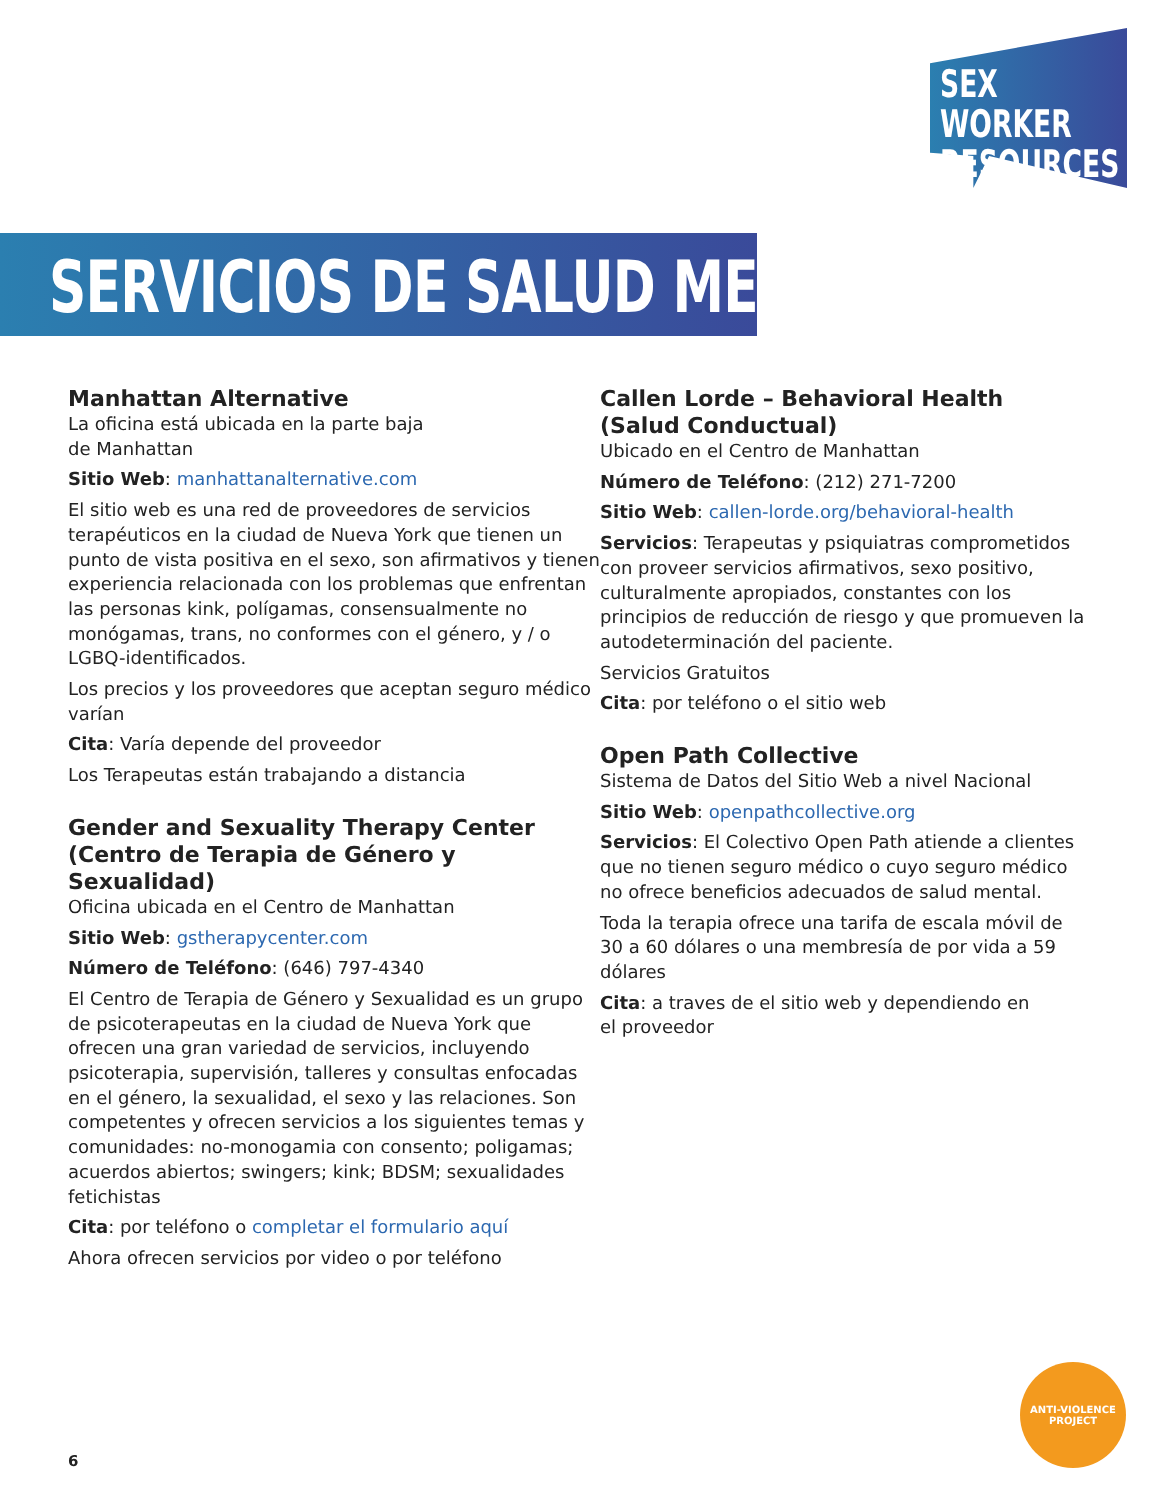SEX WORKER
RESOURCES
SERVICIOS DE SALUD MENTAL
Manhattan Alternative
La oficina está ubicada en la parte baja
de Manhattan
Sitio Web: manhattanalternative.com
El sitio web es una red de proveedores de servicios terapéuticos en la ciudad de Nueva York que tienen un punto de vista positiva en el sexo, son afirmativos y tienen experiencia relacionada con los problemas que enfrentan las personas kink, polígamas, consensualmente no monógamas, trans, no conformes con el género, y / o LGBQ-identificados.
Los precios y los proveedores que aceptan seguro médico varían
Cita: Varía depende del proveedor
Los Terapeutas están trabajando a distancia
Gender and Sexuality Therapy Center (Centro de Terapia de Género y Sexualidad)
Oficina ubicada en el Centro de Manhattan
Sitio Web: gstherapycenter.com
Número de Teléfono: (646) 797-4340
El Centro de Terapia de Género y Sexualidad es un grupo de psicoterapeutas en la ciudad de Nueva York que ofrecen una gran variedad de servicios, incluyendo psicoterapia, supervisión, talleres y consultas enfocadas en el género, la sexualidad, el sexo y las relaciones. Son competentes y ofrecen servicios a los siguientes temas y comunidades: no-monogamia con consento; poligamas; acuerdos abiertos; swingers; kink; BDSM; sexualidades fetichistas
Cita: por teléfono o completar el formulario aquí
Ahora ofrecen servicios por video o por teléfono
Callen Lorde – Behavioral Health (Salud Conductual)
Ubicado en el Centro de Manhattan
Número de Teléfono: (212) 271-7200
Sitio Web: callen-lorde.org/behavioral-health
Servicios: Terapeutas y psiquiatras comprometidos con proveer servicios afirmativos, sexo positivo, culturalmente apropiados, constantes con los principios de reducción de riesgo y que promueven la autodeterminación del paciente.
Servicios Gratuitos
Cita: por teléfono o el sitio web
Open Path Collective
Sistema de Datos del Sitio Web a nivel Nacional
Sitio Web: openpathcollective.org
Servicios: El Colectivo Open Path atiende a clientes que no tienen seguro médico o cuyo seguro médico no ofrece beneficios adecuados de salud mental.
Toda la terapia ofrece una tarifa de escala móvil de 30 a 60 dólares o una membresía de por vida a 59 dólares
Cita: a traves de el sitio web y dependiendo en
el proveedor
ANTI-VIOLENCE
PROJECT
6